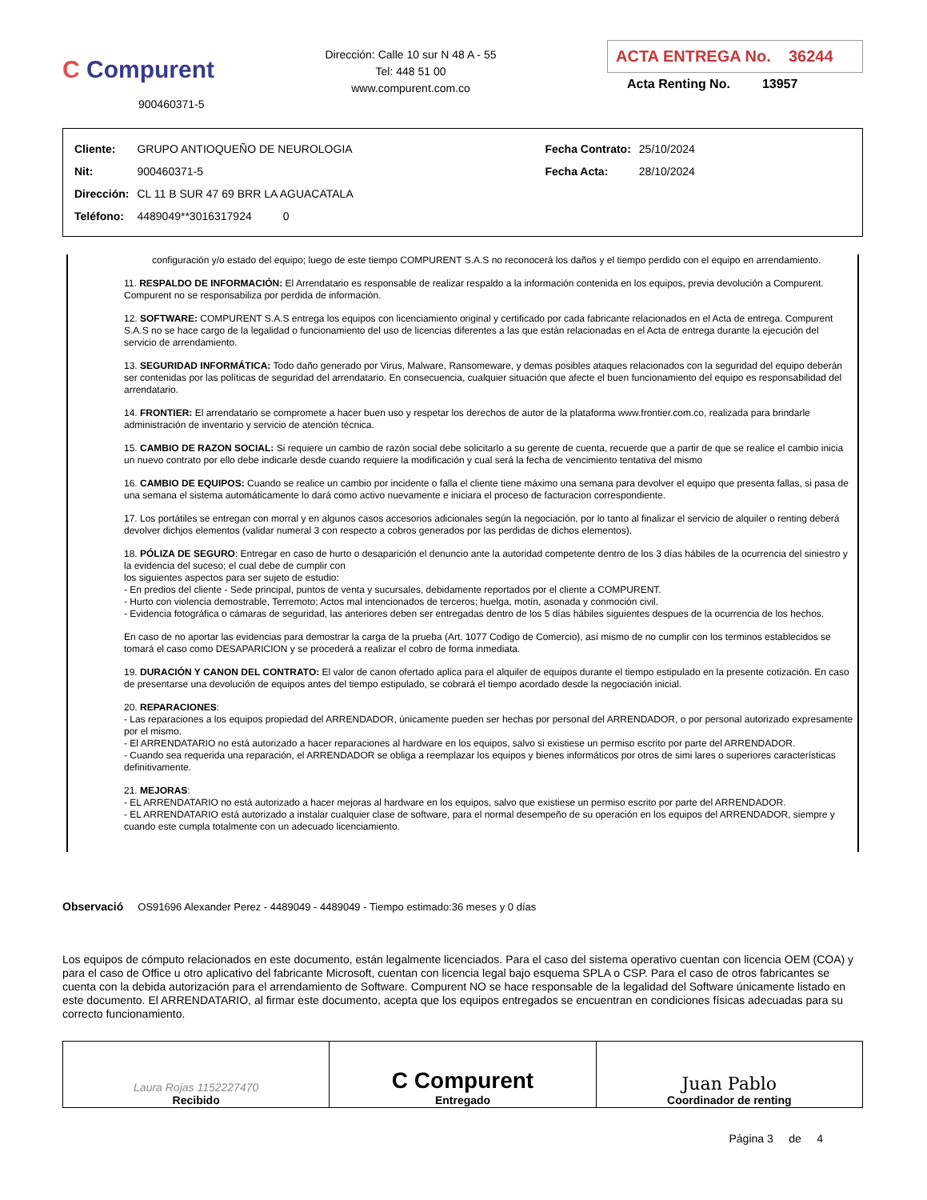C Compurent
900460371-5
Dirección: Calle 10 sur N 48 A - 55
Tel: 448 51 00
www.compurent.com.co
ACTA ENTREGA No. 36244
Acta Renting No. 13957
| Cliente: | GRUPO ANTIOQUEÑO DE NEUROLOGIA | Fecha Contrato: | 25/10/2024 |
| Nit: | 900460371-5 | Fecha Acta: | 28/10/2024 |
| Dirección: | CL 11 B SUR 47 69 BRR LA AGUACATALA | | |
| Teléfono: | 4489049**3016317924 0 | | |
configuración y/o estado del equipo; luego de este tiempo COMPURENT S.A.S no reconocerá los daños y el tiempo perdido con el equipo en arrendamiento.
11. RESPALDO DE INFORMACIÓN: El Arrendatario es responsable de realizar respaldo a la información contenida en los equipos, previa devolución a Compurent. Compurent no se responsabiliza por perdida de información.
12. SOFTWARE: COMPURENT S.A.S entrega los equipos con licenciamiento original y certificado por cada fabricante relacionados en el Acta de entrega. Compurent S.A.S no se hace cargo de la legalidad o funcionamiento del uso de licencias diferentes a las que están relacionadas en el Acta de entrega durante la ejecución del servicio de arrendamiento.
13. SEGURIDAD INFORMÁTICA: Todo daño generado por Virus, Malware, Ransomeware, y demas posibles ataques relacionados con la seguridad del equipo deberán ser contenidas por las políticas de seguridad del arrendatario. En consecuencia, cualquier situación que afecte el buen funcionamiento del equipo es responsabilidad del arrendatario.
14. FRONTIER: El arrendatario se compromete a hacer buen uso y respetar los derechos de autor de la plataforma www.frontier.com.co, realizada para brindarle administración de inventario y servicio de atención técnica.
15. CAMBIO DE RAZON SOCIAL: Si requiere un cambio de razón social debe solicitarlo a su gerente de cuenta, recuerde que a partir de que se realice el cambio inicia un nuevo contrato por ello debe indicarle desde cuando requiere la modificación y cual será la fecha de vencimiento tentativa del mismo
16. CAMBIO DE EQUIPOS: Cuando se realice un cambio por incidente o falla el cliente tiene máximo una semana para devolver el equipo que presenta fallas, si pasa de una semana el sistema automáticamente lo dará como activo nuevamente e iniciara el proceso de facturacion correspondiente.
17. Los portátiles se entregan con morral y en algunos casos accesorios adicionales según la negociación, por lo tanto al finalizar el servicio de alquiler o renting deberá devolver dichjos elementos (validar numeral 3 con respecto a cobros generados por las perdidas de dichos elementos).
18. PÓLIZA DE SEGURO: Entregar en caso de hurto o desaparición el denuncio ante la autoridad competente dentro de los 3 días hábiles de la ocurrencia del siniestro y la evidencia del suceso; el cual debe de cumplir con
los siguientes aspectos para ser sujeto de estudio:
- En predios del cliente - Sede principal, puntos de venta y sucursales, debidamente reportados por el cliente a COMPURENT.
- Hurto con violencia demostrable, Terremoto; Actos mal intencionados de terceros; huelga, motín, asonada y conmoción civil.
- Evidencia fotográfica o cámaras de seguridad, las anteriores deben ser entregadas dentro de los 5 días hábiles siguientes despues de la ocurrencia de los hechos.
En caso de no aportar las evidencias para demostrar la carga de la prueba (Art. 1077 Codigo de Comercio), así mismo de no cumplir con los terminos establecidos se tomará el caso como DESAPARICION y se procederá a realizar el cobro de forma inmediata.
19. DURACIÓN Y CANON DEL CONTRATO: El valor de canon ofertado aplica para el alquiler de equipos durante el tiempo estipulado en la presente cotización. En caso de presentarse una devolución de equipos antes del tiempo estipulado, se cobrará el tiempo acordado desde la negociación inicial.
20. REPARACIONES:
- Las reparaciones a los equipos propiedad del ARRENDADOR, únicamente pueden ser hechas por personal del ARRENDADOR, o por personal autorizado expresamente por el mismo.
- El ARRENDATARIO no está autorizado a hacer reparaciones al hardware en los equipos, salvo si existiese un permiso escrito por parte del ARRENDADOR.
- Cuando sea requerida una reparación, el ARRENDADOR se obliga a reemplazar los equipos y bienes informáticos por otros de simi lares o superiores características definitivamente.
21. MEJORAS:
- EL ARRENDATARIO no está autorizado a hacer mejoras al hardware en los equipos, salvo que existiese un permiso escrito por parte del ARRENDADOR.
- EL ARRENDATARIO está autorizado a instalar cualquier clase de software, para el normal desempeño de su operación en los equipos del ARRENDADOR, siempre y cuando este cumpla totalmente con un adecuado licenciamiento.
Observació OS91696 Alexander Perez - 4489049 - 4489049 - Tiempo estimado:36 meses y 0 días
Los equipos de cómputo relacionados en este documento, están legalmente licenciados. Para el caso del sistema operativo cuentan con licencia OEM (COA) y para el caso de Office u otro aplicativo del fabricante Microsoft, cuentan con licencia legal bajo esquema SPLA o CSP. Para el caso de otros fabricantes se cuenta con la debida autorización para el arrendamiento de Software. Compurent NO se hace responsable de la legalidad del Software únicamente listado en este documento. El ARRENDATARIO, al firmar este documento, acepta que los equipos entregados se encuentran en condiciones físicas adecuadas para su correcto funcionamiento.
| Laura Rojas 1152227470 Recibido | C Compurent Entregado | Juan Pablo Coordinador de renting |
Página 3 de 4